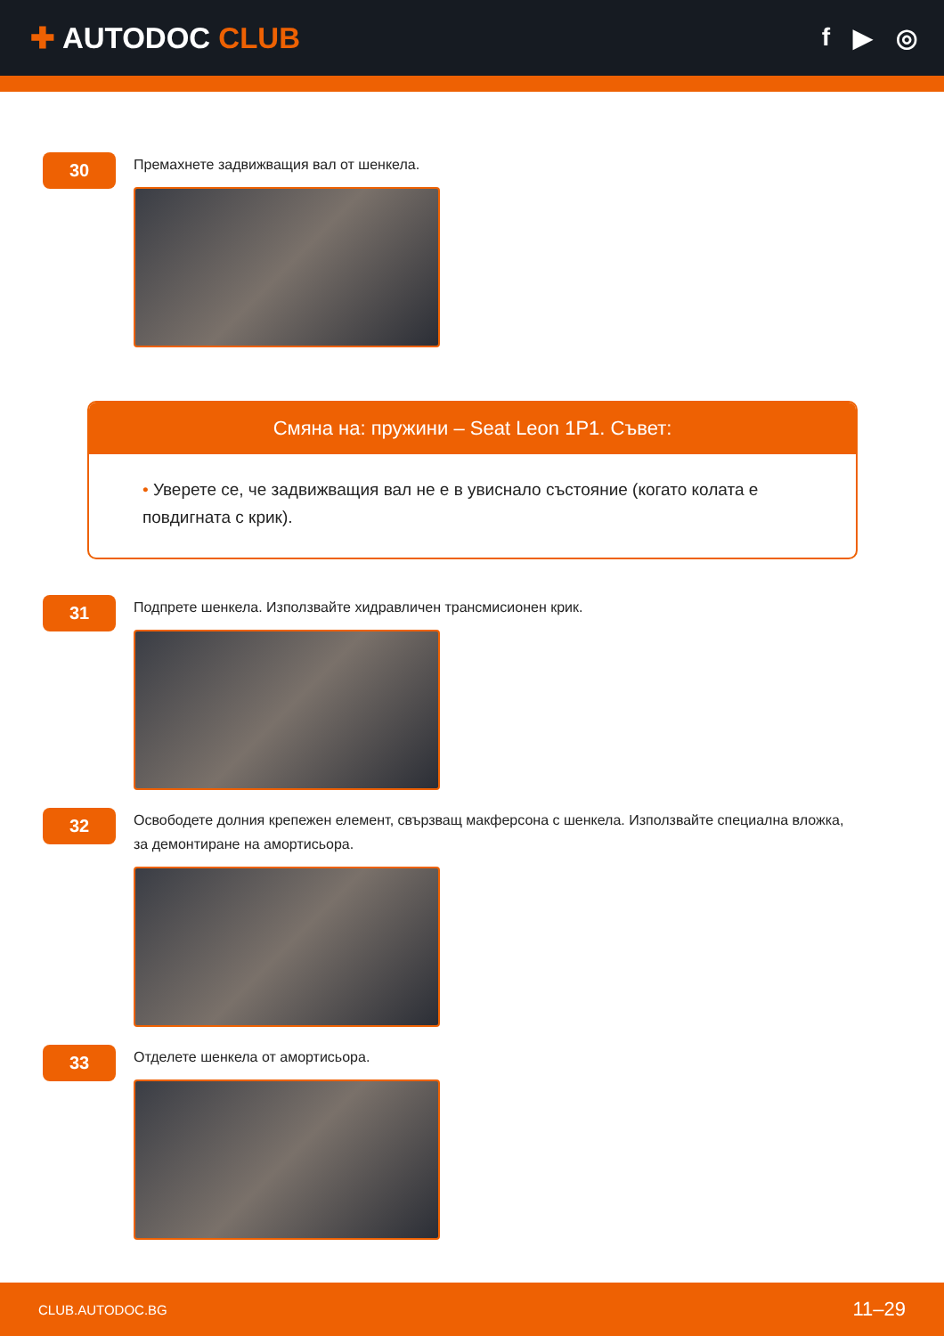✚ AUTODOC CLUB
f ▶ ◎
30
Премахнете задвижващия вал от шенкела.
Смяна на: пружини – Seat Leon 1P1. Съвет:
• Уверете се, че задвижващия вал не е в увиснало състояние (когато колата е повдигната с крик).
31
Подпрете шенкела. Използвайте хидравличен трансмисионен крик.
32
Освободете долния крепежен елемент, свързващ макферсона с шенкела. Използвайте специална вложка, за демонтиране на амортисьора.
33
Отделете шенкела от амортисьора.
CLUB.AUTODOC.BG 11–29